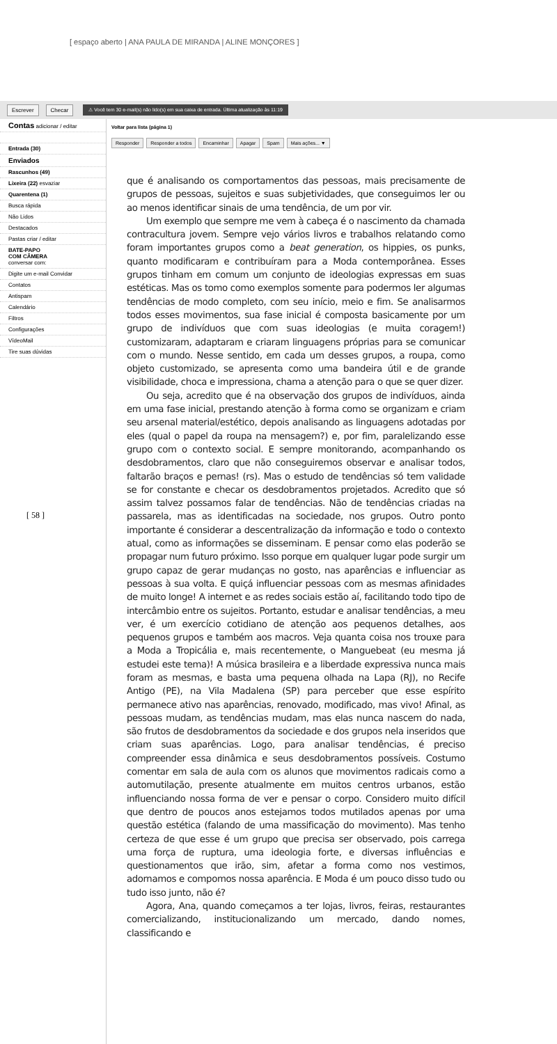[ espaço aberto | ANA PAULA DE MIRANDA | ALINE MONÇORES ]
Escrever Checar ⚠ Você tem 30 e-mail(s) não lido(s) em sua caixa de entrada. Última atualização às 11:19
Contas adicionar / editar
Entrada (30)
Enviados
Rascunhos (49)
Lixeira (22) esvaziar
Quarentena (1)
Busca rápida
Não Lidos
Destacados
Pastas criar / editar
BATE-PAPO
COM CÂMERA
conversar com:
Digite um e-mail Convidar
Contatos
Antispam
Calendário
Filtros
Configurações
VídeoMail
Tire suas dúvidas
Voltar para lista (página 1)
Responder Responder a todos Encaminhar Apagar Spam Mais ações... ▼
[ 58 ]
que é analisando os comportamentos das pessoas, mais precisamente de grupos de pessoas, sujeitos e suas subjetividades, que conseguimos ler ou ao menos identificar sinais de uma tendência, de um por vir.
Um exemplo que sempre me vem à cabeça é o nascimento da chamada contracultura jovem. Sempre vejo vários livros e trabalhos relatando como foram importantes grupos como a beat generation, os hippies, os punks, quanto modificaram e contribuíram para a Moda contemporânea. Esses grupos tinham em comum um conjunto de ideologias expressas em suas estéticas. Mas os tomo como exemplos somente para podermos ler algumas tendências de modo completo, com seu início, meio e fim. Se analisarmos todos esses movimentos, sua fase inicial é composta basicamente por um grupo de indivíduos que com suas ideologias (e muita coragem!) customizaram, adaptaram e criaram linguagens próprias para se comunicar com o mundo. Nesse sentido, em cada um desses grupos, a roupa, como objeto customizado, se apresenta como uma bandeira útil e de grande visibilidade, choca e impressiona, chama a atenção para o que se quer dizer.
Ou seja, acredito que é na observação dos grupos de indivíduos, ainda em uma fase inicial, prestando atenção à forma como se organizam e criam seu arsenal material/estético, depois analisando as linguagens adotadas por eles (qual o papel da roupa na mensagem?) e, por fim, paralelizando esse grupo com o contexto social. E sempre monitorando, acompanhando os desdobramentos, claro que não conseguiremos observar e analisar todos, faltarão braços e pernas! (rs). Mas o estudo de tendências só tem validade se for constante e checar os desdobramentos projetados. Acredito que só assim talvez possamos falar de tendências. Não de tendências criadas na passarela, mas as identificadas na sociedade, nos grupos. Outro ponto importante é considerar a descentralização da informação e todo o contexto atual, como as informações se disseminam. E pensar como elas poderão se propagar num futuro próximo. Isso porque em qualquer lugar pode surgir um grupo capaz de gerar mudanças no gosto, nas aparências e influenciar as pessoas à sua volta. E quiçá influenciar pessoas com as mesmas afinidades de muito longe! A internet e as redes sociais estão aí, facilitando todo tipo de intercâmbio entre os sujeitos. Portanto, estudar e analisar tendências, a meu ver, é um exercício cotidiano de atenção aos pequenos detalhes, aos pequenos grupos e também aos macros. Veja quanta coisa nos trouxe para a Moda a Tropicália e, mais recentemente, o Manguebeat (eu mesma já estudei este tema)! A música brasileira e a liberdade expressiva nunca mais foram as mesmas, e basta uma pequena olhada na Lapa (RJ), no Recife Antigo (PE), na Vila Madalena (SP) para perceber que esse espírito permanece ativo nas aparências, renovado, modificado, mas vivo! Afinal, as pessoas mudam, as tendências mudam, mas elas nunca nascem do nada, são frutos de desdobramentos da sociedade e dos grupos nela inseridos que criam suas aparências. Logo, para analisar tendências, é preciso compreender essa dinâmica e seus desdobramentos possíveis. Costumo comentar em sala de aula com os alunos que movimentos radicais como a automutilação, presente atualmente em muitos centros urbanos, estão influenciando nossa forma de ver e pensar o corpo. Considero muito difícil que dentro de poucos anos estejamos todos mutilados apenas por uma questão estética (falando de uma massificação do movimento). Mas tenho certeza de que esse é um grupo que precisa ser observado, pois carrega uma força de ruptura, uma ideologia forte, e diversas influências e questionamentos que irão, sim, afetar a forma como nos vestimos, adornamos e compomos nossa aparência. E Moda é um pouco disso tudo ou tudo isso junto, não é?
Agora, Ana, quando começamos a ter lojas, livros, feiras, restaurantes comercializando, institucionalizando um mercado, dando nomes, classificando e